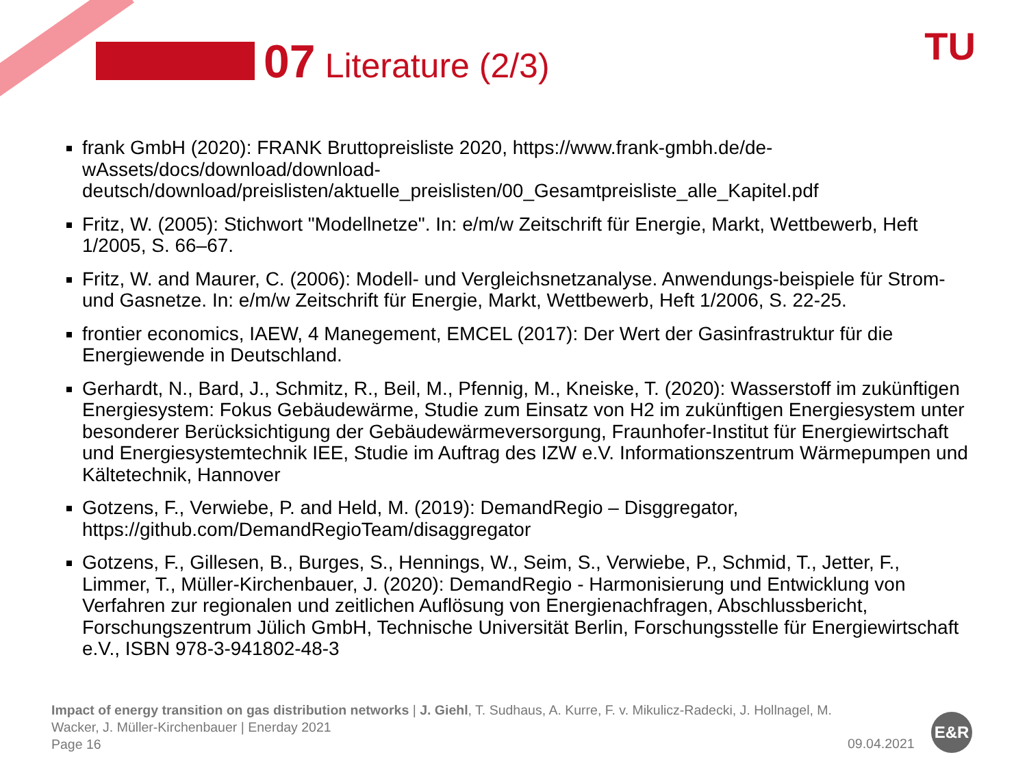07 Literature (2/3) TU
frank GmbH (2020): FRANK Bruttopreisliste 2020, https://www.frank-gmbh.de/de-wAssets/docs/download/download-
deutsch/download/preislisten/aktuelle_preislisten/00_Gesamtpreisliste_alle_Kapitel.pdf
Fritz, W. (2005): Stichwort "Modellnetze". In: e/m/w Zeitschrift für Energie, Markt, Wettbewerb, Heft 1/2005, S. 66–67.
Fritz, W. and Maurer, C. (2006): Modell- und Vergleichsnetzanalyse. Anwendungs-beispiele für Strom- und Gasnetze. In: e/m/w Zeitschrift für Energie, Markt, Wettbewerb, Heft 1/2006, S. 22-25.
frontier economics, IAEW, 4 Manegement, EMCEL (2017): Der Wert der Gasinfrastruktur für die Energiewende in Deutschland.
Gerhardt, N., Bard, J., Schmitz, R., Beil, M., Pfennig, M., Kneiske, T. (2020): Wasserstoff im zukünftigen Energiesystem: Fokus Gebäudewärme, Studie zum Einsatz von H2 im zukünftigen Energiesystem unter besonderer Berücksichtigung der Gebäudewärmeversorgung, Fraunhofer-Institut für Energiewirtschaft und Energiesystemtechnik IEE, Studie im Auftrag des IZW e.V. Informationszentrum Wärmepumpen und Kältetechnik, Hannover
Gotzens, F., Verwiebe, P. and Held, M. (2019): DemandRegio – Disggregator, https://github.com/DemandRegioTeam/disaggregator
Gotzens, F., Gillesen, B., Burges, S., Hennings, W., Seim, S., Verwiebe, P., Schmid, T., Jetter, F., Limmer, T., Müller-Kirchenbauer, J. (2020): DemandRegio - Harmonisierung und Entwicklung von Verfahren zur regionalen und zeitlichen Auflösung von Energienachfragen, Abschlussbericht, Forschungszentrum Jülich GmbH, Technische Universität Berlin, Forschungsstelle für Energiewirtschaft e.V., ISBN 978-3-941802-48-3
Impact of energy transition on gas distribution networks | J. Giehl, T. Sudhaus, A. Kurre, F. v. Mikulicz-Radecki, J. Hollnagel, M. Wacker, J. Müller-Kirchenbauer | Enerday 2021
Page 16
09.04.2021
E&R